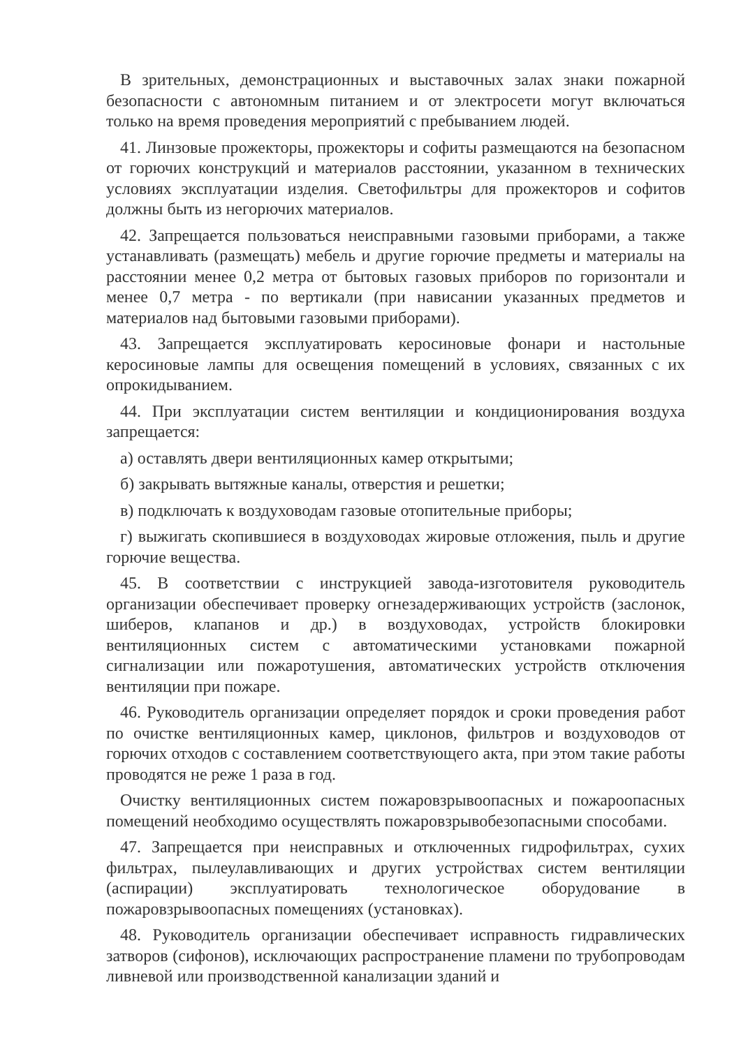В зрительных, демонстрационных и выставочных залах знаки пожарной безопасности с автономным питанием и от электросети могут включаться только на время проведения мероприятий с пребыванием людей.
41. Линзовые прожекторы, прожекторы и софиты размещаются на безопасном от горючих конструкций и материалов расстоянии, указанном в технических условиях эксплуатации изделия. Светофильтры для прожекторов и софитов должны быть из негорючих материалов.
42. Запрещается пользоваться неисправными газовыми приборами, а также устанавливать (размещать) мебель и другие горючие предметы и материалы на расстоянии менее 0,2 метра от бытовых газовых приборов по горизонтали и менее 0,7 метра - по вертикали (при нависании указанных предметов и материалов над бытовыми газовыми приборами).
43. Запрещается эксплуатировать керосиновые фонари и настольные керосиновые лампы для освещения помещений в условиях, связанных с их опрокидыванием.
44. При эксплуатации систем вентиляции и кондиционирования воздуха запрещается:
а) оставлять двери вентиляционных камер открытыми;
б) закрывать вытяжные каналы, отверстия и решетки;
в) подключать к воздуховодам газовые отопительные приборы;
г) выжигать скопившиеся в воздуховодах жировые отложения, пыль и другие горючие вещества.
45. В соответствии с инструкцией завода-изготовителя руководитель организации обеспечивает проверку огнезадерживающих устройств (заслонок, шиберов, клапанов и др.) в воздуховодах, устройств блокировки вентиляционных систем с автоматическими установками пожарной сигнализации или пожаротушения, автоматических устройств отключения вентиляции при пожаре.
46. Руководитель организации определяет порядок и сроки проведения работ по очистке вентиляционных камер, циклонов, фильтров и воздуховодов от горючих отходов с составлением соответствующего акта, при этом такие работы проводятся не реже 1 раза в год.
Очистку вентиляционных систем пожаровзрывоопасных и пожароопасных помещений необходимо осуществлять пожаровзрывобезопасными способами.
47. Запрещается при неисправных и отключенных гидрофильтрах, сухих фильтрах, пылеулавливающих и других устройствах систем вентиляции (аспирации) эксплуатировать технологическое оборудование в пожаровзрывоопасных помещениях (установках).
48. Руководитель организации обеспечивает исправность гидравлических затворов (сифонов), исключающих распространение пламени по трубопроводам ливневой или производственной канализации зданий и